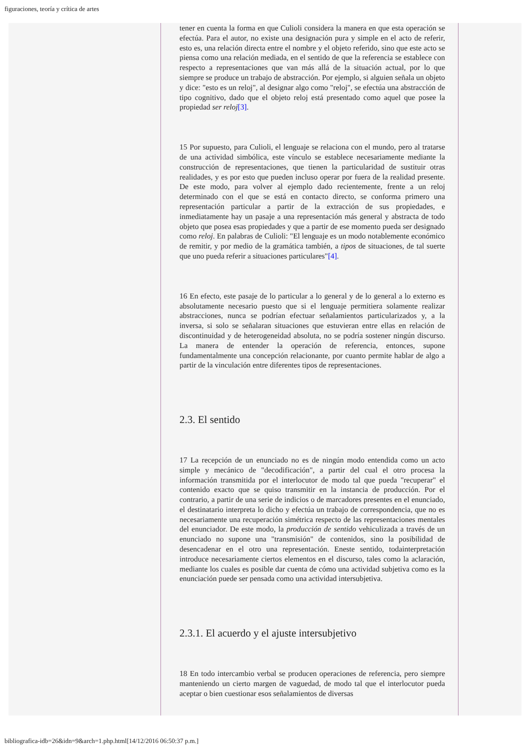figuraciones, teoría y crítica de artes
tener en cuenta la forma en que Culioli considera la manera en que esta operación se efectúa. Para el autor, no existe una designación pura y simple en el acto de referir, esto es, una relación directa entre el nombre y el objeto referido, sino que este acto se piensa como una relación mediada, en el sentido de que la referencia se establece con respecto a representaciones que van más allá de la situación actual, por lo que siempre se produce un trabajo de abstracción. Por ejemplo, si alguien señala un objeto y dice: "esto es un reloj", al designar algo como "reloj", se efectúa una abstracción de tipo cognitivo, dado que el objeto reloj está presentado como aquel que posee la propiedad ser reloj[3].
15 Por supuesto, para Culioli, el lenguaje se relaciona con el mundo, pero al tratarse de una actividad simbólica, este vínculo se establece necesariamente mediante la construcción de representaciones, que tienen la particularidad de sustituir otras realidades, y es por esto que pueden incluso operar por fuera de la realidad presente. De este modo, para volver al ejemplo dado recientemente, frente a un reloj determinado con el que se está en contacto directo, se conforma primero una representación particular a partir de la extracción de sus propiedades, e inmediatamente hay un pasaje a una representación más general y abstracta de todo objeto que posea esas propiedades y que a partir de ese momento pueda ser designado como reloj. En palabras de Culioli: "El lenguaje es un modo notablemente económico de remitir, y por medio de la gramática también, a tipos de situaciones, de tal suerte que uno pueda referir a situaciones particulares"[4].
16 En efecto, este pasaje de lo particular a lo general y de lo general a lo externo es absolutamente necesario puesto que si el lenguaje permitiera solamente realizar abstracciones, nunca se podrían efectuar señalamientos particularizados y, a la inversa, si solo se señalaran situaciones que estuvieran entre ellas en relación de discontinuidad y de heterogeneidad absoluta, no se podría sostener ningún discurso. La manera de entender la operación de referencia, entonces, supone fundamentalmente una concepción relacionante, por cuanto permite hablar de algo a partir de la vinculación entre diferentes tipos de representaciones.
2.3. El sentido
17 La recepción de un enunciado no es de ningún modo entendida como un acto simple y mecánico de "decodificación", a partir del cual el otro procesa la información transmitida por el interlocutor de modo tal que pueda "recuperar" el contenido exacto que se quiso transmitir en la instancia de producción. Por el contrario, a partir de una serie de indicios o de marcadores presentes en el enunciado, el destinatario interpreta lo dicho y efectúa un trabajo de correspondencia, que no es necesariamente una recuperación simétrica respecto de las representaciones mentales del enunciador. De este modo, la producción de sentido vehiculizada a través de un enunciado no supone una "transmisión" de contenidos, sino la posibilidad de desencadenar en el otro una representación. Eneste sentido, todainterpretación introduce necesariamente ciertos elementos en el discurso, tales como la aclaración, mediante los cuales es posible dar cuenta de cómo una actividad subjetiva como es la enunciación puede ser pensada como una actividad intersubjetiva.
2.3.1. El acuerdo y el ajuste intersubjetivo
18 En todo intercambio verbal se producen operaciones de referencia, pero siempre manteniendo un cierto margen de vaguedad, de modo tal que el interlocutor pueda aceptar o bien cuestionar esos señalamientos de diversas
bibliografica-idb=26&idn=9&arch=1.php.html[14/12/2016 06:50:37 p.m.]